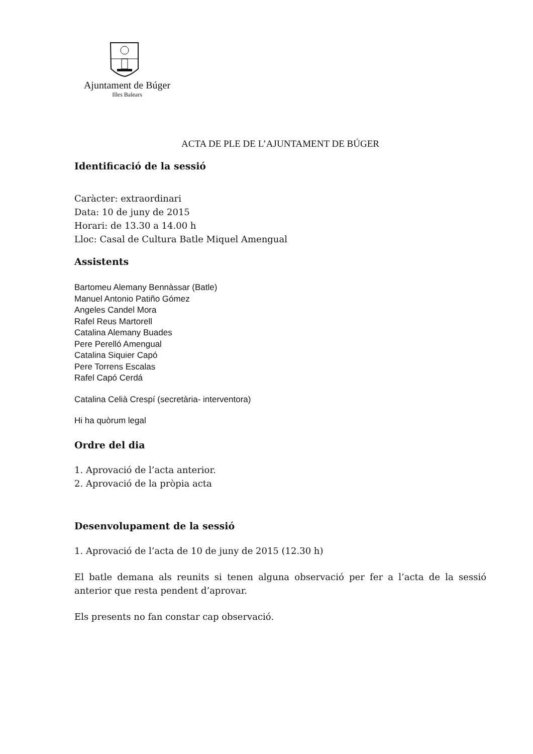Ajuntament de Búger
Illes Balears
ACTA DE PLE DE L’AJUNTAMENT DE BÚGER
Identificació de la sessió
Caràcter: extraordinari
Data: 10 de juny de 2015
Horari: de 13.30 a 14.00 h
Lloc: Casal de Cultura Batle Miquel Amengual
Assistents
Bartomeu Alemany Bennàssar (Batle)
Manuel Antonio Patiño Gómez
Angeles Candel Mora
Rafel Reus Martorell
Catalina Alemany Buades
Pere Perelló Amengual
Catalina Siquier Capó
Pere Torrens Escalas
Rafel Capó Cerdá
Catalina Celià Crespí (secretària- interventora)
Hi ha quòrum legal
Ordre del dia
1. Aprovació de l’acta anterior.
2. Aprovació de la pròpia acta
Desenvolupament de la sessió
1. Aprovació de l’acta de 10 de juny de 2015 (12.30 h)
El batle demana als reunits si tenen alguna observació per fer a l’acta de la sessió anterior que resta pendent d’aprovar.
Els presents no fan constar cap observació.